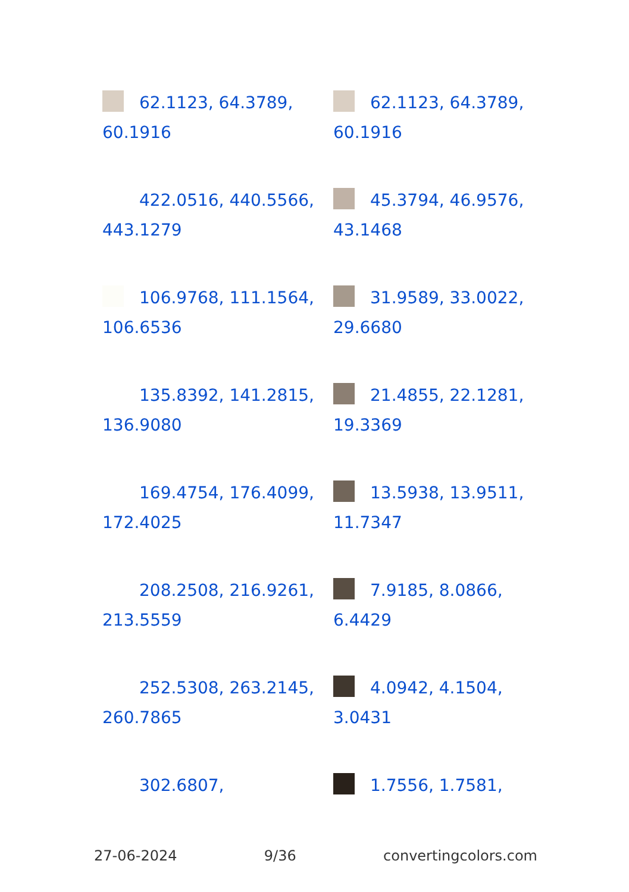62.1123, 64.3789, 60.1916
62.1123, 64.3789, 60.1916
422.0516, 440.5566, 443.1279
45.3794, 46.9576, 43.1468
106.9768, 111.1564, 106.6536
31.9589, 33.0022, 29.6680
135.8392, 141.2815, 136.9080
21.4855, 22.1281, 19.3369
169.4754, 176.4099, 172.4025
13.5938, 13.9511, 11.7347
208.2508, 216.9261, 213.5559
7.9185, 8.0866, 6.4429
252.5308, 263.2145, 260.7865
4.0942, 4.1504, 3.0431
302.6807,
1.7556, 1.7581,
27-06-2024 9/36 convertingcolors.com